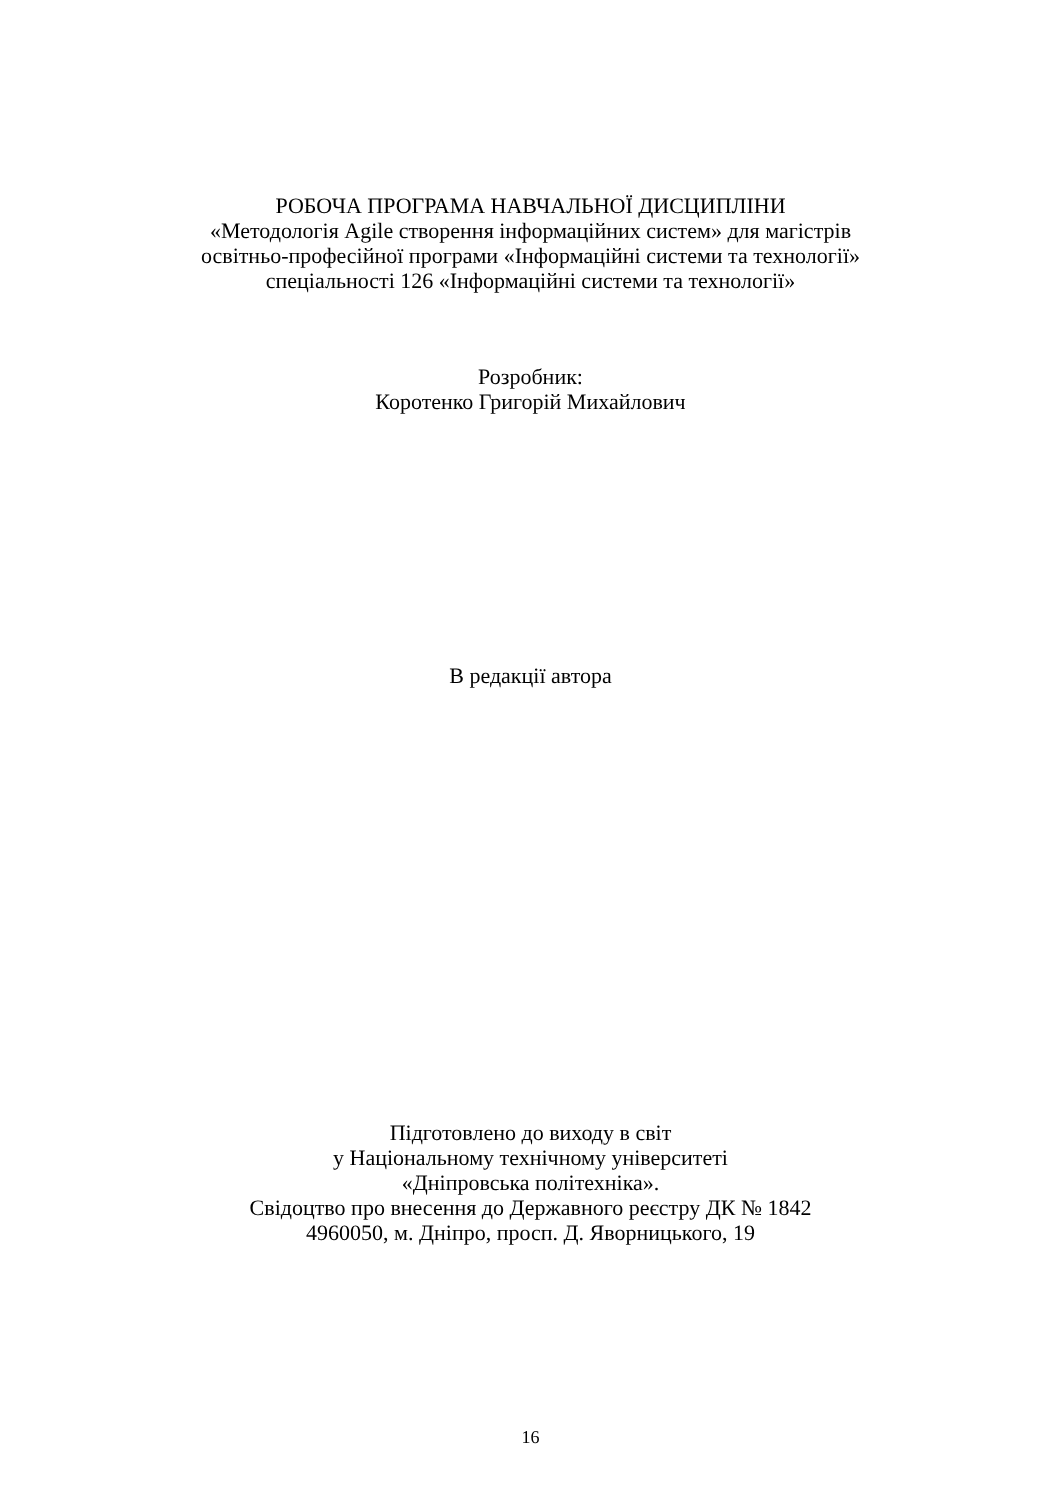РОБОЧА ПРОГРАМА НАВЧАЛЬНОЇ ДИСЦИПЛІНИ
«Методологія Agile створення інформаційних систем» для магістрів
освітньо-професійної програми «Інформаційні системи та технології»
спеціальності 126 «Інформаційні системи та технології»
Розробник:
Коротенко Григорій Михайлович
В редакції автора
Підготовлено до виходу в світ
у Національному технічному університеті
«Дніпровська політехніка».
Свідоцтво про внесення до Державного реєстру ДК № 1842
4960050, м. Дніпро, просп. Д. Яворницького, 19
16